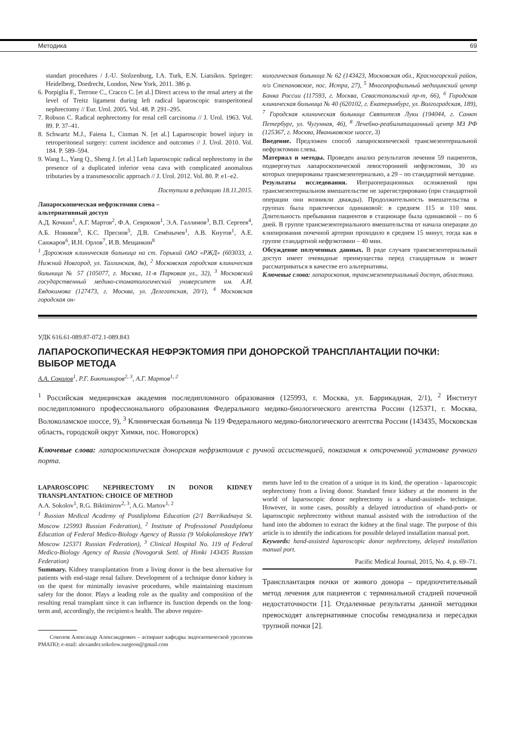Методика 69
standart procedures / J.-U. Stolzenburg, I.A. Turk, E.N. Liatsikos. Springer: Heidelberg, Dordrecht, London, New York, 2011. 386 p.
6. Porpiglia F., Terrone C., Cracco C. [et al.] Direct access to the renal artery at the level of Treitz ligament during left radical laparoscopic transperitoneal nephrectomy // Eur. Urol. 2005. Vol. 48. P. 291–295.
7. Robson C. Radical nephrectomy for renal cell carcinoma // J. Urol. 1963. Vol. 89. P. 37–41.
8. Schwartz M.J., Faiena I., Cinman N. [et al.] Laparoscopic bowel injury in retroperitoneal surgery: current incidence and outcomes // J. Urol. 2010. Vol. 184. P. 589–594.
9. Wang L., Yang Q., Sheng J. [et al.] Left laparoscopic radical nephrectomy in the presence of a duplicated inferior vena cava with complicated anomalous tributaries by a transmesocolic approach // J. Urol. 2012. Vol. 80. P. e1–e2.
Поступила в редакцию 18.11.2015.
Лапароскопическая нефрэктомия слева –
альтернативный доступ
А.Д. Кочкин<sup>1</sup>, А.Г. Мартов<sup>2</sup>, Ф.А. Севрюков<sup>1</sup>, Э.А. Галлямов<sup>3</sup>, В.П. Сергеев<sup>4</sup>, А.Б. Новиков<sup>5</sup>, К.С. Преснов<sup>5</sup>, Д.В. Семёнычев<sup>1</sup>, А.В. Кнутов<sup>1</sup>, А.Е. Санжаров<sup>6</sup>, И.Н. Орлов<sup>7</sup>, И.В. Мещанкин<sup>8</sup>
<sup>1</sup> Дорожная клиническая больница на ст. Горький ОАО «РЖД» (603033, г. Нижний Новгород, ул. Таллинская, 8в), <sup>2</sup> Московская городская клиническая больница № 57 (105077, г. Москва, 11-я Парковая ул., 32), <sup>3</sup> Московский государственный медико-стоматологический университет им. А.И. Евдокимова (127473, г. Москва, ул. Делегатская, 20/1), <sup>4</sup> Московская городская он-
кологическая больница № 62 (143423, Московская обл., Красногорский район, п/о Степановское, пос. Истра, 27), <sup>5</sup> Многопрофильный медицинский центр Банка России (117593, г. Москва, Севастопольский пр-т, 66), <sup>6</sup> Городская клиническая больница № 40 (620102, г. Екатеринбург, ул. Волгоградская, 189), <sup>7</sup> Городская клиническая больница Святителя Луки (194044, г. Санкт Петербург, ул. Чугунная, 46), <sup>8</sup> Лечебно-реабилитационный центр МЗ РФ (125367, г. Москва, Иваньковское шоссе, 3)
Введение. Предложен способ лапароскопической трансмезентериальной нефрэктомии слева.
Материал и методы. Проведен анализ результатов лечения 59 пациентов, подвергнутых лапароскопической левосторонней нефрэктомии, 30 из которых оперированы трансмезентериально, а 29 – по стандартной методике.
Результаты исследования. Интраоперационных осложнений при трансмезентериальном вмешательстве не зарегистрировано (при стандартной операции они возникли дважды). Продолжительность вмешательства в группах была практически одинаковой: в среднем 115 и 110 мин. Длительность пребывания пациентов в стационаре была одинаковой – по 6 дней. В группе трансмезентериального вмешательства от начала операции до клипирования почечной артерии проходило в среднем 15 минут, тогда как в группе стандартной нефрэктомии – 40 мин.
Обсуждение полученных данных. В ряде случаев трансмезентериальный доступ имеет очевидные преимущества перед стандартным и может рассматриваться в качестве его альтернативы.
Ключевые слова: лапароскопия, трансмезентериальный доступ, абластика.
УДК 616.61-089.87-072.1-089.843
ЛАПАРОСКОПИЧЕСКАЯ НЕФРЭКТОМИЯ ПРИ ДОНОРСКОЙ ТРАНСПЛАНТАЦИИ ПОЧКИ:
ВЫБОР МЕТОДА
А.А. Соколов<sup>1</sup>, Р.Г. Биктимиров<sup>2, 3</sup>, А.Г. Мартов<sup>1, 2</sup>
<sup>1</sup> Российская медицинская академия последипломного образования (125993, г. Москва, ул. Баррикадная, 2/1), <sup>2</sup> Институт последипломного профессионального образования Федерального медико-биологического агентства России (125371, г. Москва, Волоколамское шоссе, 9), <sup>3</sup> Клиническая больница № 119 Федерального медико-биологического агентства России (143435, Московская область, городской округ Химки, пос. Новогорск)
Ключевые слова: лапароскопическая донорская нефрэктомия с ручной ассистенцией, показания к отсроченной установке ручного порта.
LAPAROSCOPIC NEPHRECTOMY IN DONOR KIDNEY TRANSPLANTATION: CHOICE OF METHOD
A.A. Sokolov<sup>1</sup>, R.G. Biktimirov<sup>2, 3</sup>, A.G. Martov<sup>1, 2</sup>
<sup>1</sup> Russian Medical Academy of Postdiploma Education (2/1 Barrikadnaya St. Moscow 125993 Russian Federation), <sup>2</sup> Institute of Professional Postdiploma Education of Federal Medico-Biology Agency of Russia (9 Volokolamskoye HWY Moscow 125371 Russian Federation), <sup>3</sup> Clinical Hospital No. 119 of Federal Medico-Biology Agency of Russia (Novogorsk Settl. of Himki 143435 Russian Federation)
Summary. Kidney transplantation from a living donor is the best alternative for patients with end-stage renal failure. Development of a technique donor kidney is on the quest for minimally invasive procedures, while maintaining maximum safety for the donor. Plays a leading role as the quality and composition of the resulting renal transplant since it can influence its function depends on the long-term and, accordingly, the recipient›s health. The above require-
Соколов Александр Александрович – аспирант кафедры эндоскопической урологии РМАПО; e-mail: alexander.sokolow.surgeon@gmail.com
ments have led to the creation of a unique in its kind, the operation - laparoscopic nephrectomy from a living donor. Standard fence kidney at the moment in the world of laparoscopic donor nephrectomy is a «hand-assisted» technique. However, in some cases, possibly a delayed introduction of «hand-port» or laparoscopic nephrectomy without manual assisted with the introduction of the hand into the abdomen to extract the kidney at the final stage. The purpose of this article is to identify the indications for possible delayed installation manual port.
Keywords: hand-assisted laparoscopic donor nephrectomy, delayed installation manual port.
Pacific Medical Journal, 2015, No. 4, p. 69–71.
Трансплантация почки от живого донора – предпочтительный метод лечения для пациентов с терминальной стадией почечной недостаточности [1]. Отдаленные результаты данной методики превосходят альтернативные способы гемодиализа и пересадки трупной почки [2].